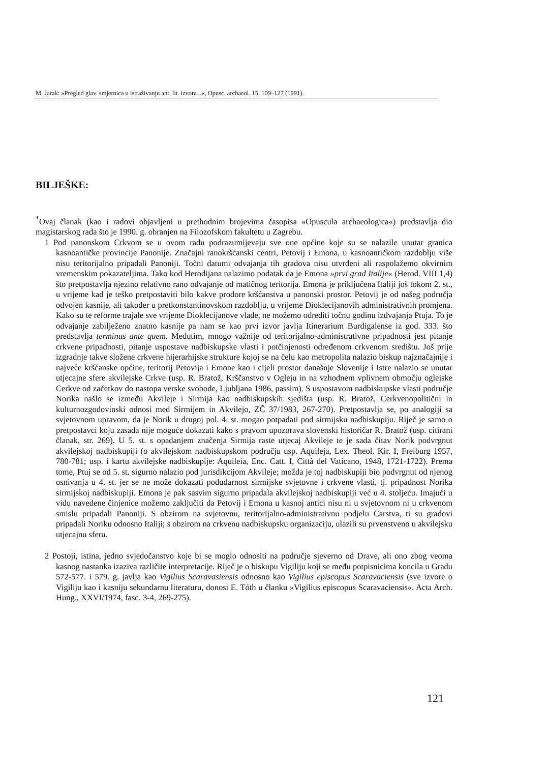M. Jarak: »Pregled glav. smjernica u istraživanju ant. lit. izvora...«, Opusc. archaeol. 15, 109–127 (1991).
BILJEŠKE:
<sup>*</sup> Ovaj članak (kao i radovi objavljeni u prethodnim brojevima časopisa »Opuscula archaeologica«) predstavlja dio magistarskog rada što je 1990. g. obranjen na Filozofskom fakultetu u Zagrebu.
1 Pod panonskom Crkvom se u ovom radu podrazumijevaju sve one općine koje su se nalazile unutar granica kasnoantičke provincije Panonije. Značajni ranokršćanski centri, Petovij i Emona, u kasnoantičkom razdoblju više nisu teritorijalno pripadali Panoniji. Točni datumi odvajanja tih gradova nisu utvrđeni ali raspolažemo okvirnim vremenskim pokazateljima. Tako kod Herodijana nalazimo podatak da je Emona »prvi grad Italije« (Herod. VIII 1,4) što pretpostavlja njezino relativno rano odvajanje od matičnog teritorija. Emona je priključena Italiji još tokom 2. st., u vrijeme kad je teško pretpostaviti bilo kakve prodore kršćanstva u panonski prostor. Petovij je od našeg područja odvojen kasnije, ali također u pretkonstantinovskom razdoblju, u vrijeme Dioklecijanovih administrativnih promjena. Kako su te reforme trajale sve vrijeme Dioklecijanove vlade, ne možemo odrediti točnu godinu izdvajanja Ptuja. To je odvajanje zabilježeno znatno kasnije pa nam se kao prvi izvor javlja Itinerarium Burdigalense iz god. 333. što predstavlja terminus ante quem. Međutim, mnogo važnije od teritorijalno-administrativne pripadnosti jest pitanje crkvene pripadnosti, pitanje uspostave nadbiskupske vlasti i potčinjenosti određenom crkvenom središtu. Još prije izgradnje takve složene crkvene hijerarhijske strukture kojoj se na čelu kao metropolita nalazio biskup najznačajnije i najveće kršćanske općine, teritorij Petovija i Emone kao i cijeli prostor današnje Slovenije i Istre nalazio se unutar utjecajne sfere akvilejske Crkve (usp. R. Bratož, Krščanstvo v Ogleju in na vzhodnem vplivnem območju oglejske Cerkve od začetkov do nastopa verske svobode, Ljubljana 1986, passim). S uspostavom nadbiskupske vlasti područje Norika našlo se između Akvileje i Sirmija kao nadbiskupskih sjedišta (usp. R. Bratož, Cerkvenopolitični in kulturnozgodovinski odnosi med Sirmijem in Akvilejo, ZČ 37/1983, 267-270). Pretpostavlja se, po analogiji sa svjetovnom upravom, da je Norik u drugoj pol. 4. st. mogao potpadati pod sirmijsku nadbiskupiju. Riječ je samo o pretpostavci koju zasada nije moguće dokazati kako s pravom upozorava slovenski historičar R. Bratož (usp. citirani članak, str. 269). U 5. st. s opadanjem značenja Sirmija raste utjecaj Akvileje te je sada čitav Norik podvrgnut akvilejskoj nadbiskupiji (o akvilejskom nadbiskupskom području usp. Aquileja, Lex. Theol. Kir. I, Freiburg 1957, 780-781; usp. i kartu akvilejske nadbiskupije: Aquileia, Enc. Catt. I, Città del Vaticano, 1948, 1721-1722). Prema tome, Ptuj se od 5. st. sigurno nalazio pod jurisdikcijom Akvileje; možda je toj nadbiskupiji bio podvrgnut od njenog osnivanja u 4. st. jer se ne može dokazati podudarnost sirmijske svjetovne i crkvene vlasti, tj. pripadnost Norika sirmijskoj nadbiskupiji. Emona je pak sasvim sigurno pripadala akvilejskoj nadbiskupiji već u 4. stoljeću. Imajući u vidu navedene činjenice možemo zaključiti da Petovij i Emona u kasnoj antici nisu ni u svjetovnom ni u crkvenom smislu pripadali Panoniji. S obzirom na svjetovnu, teritorijalno-administrativnu podjelu Carstva, ti su gradovi pripadali Noriku odnosno Italiji; s obzirom na crkvenu nadbiskupsku organizaciju, ulazili su prvenstveno u akvilejsku utjecajnu sferu.
2 Postoji, istina, jedno svjedočanstvo koje bi se moglo odnositi na područje sjeverno od Drave, ali ono zbog veoma kasnog nastanka izaziva različite interpretacije. Riječ je o biskupu Vigiliju koji se među potpisnicima koncila u Gradu 572-577. i 579. g. javlja kao Vigilius Scaravasiensis odnosno kao Vigilius episcopus Scaravaciensis (sve izvore o Vigiliju kao i kasniju sekundarnu literaturu, donosi E. Tóth u članku »Vigilius episcopus Scaravaciensis«. Acta Arch. Hung., XXVI/1974, fasc. 3-4, 269-275).
121